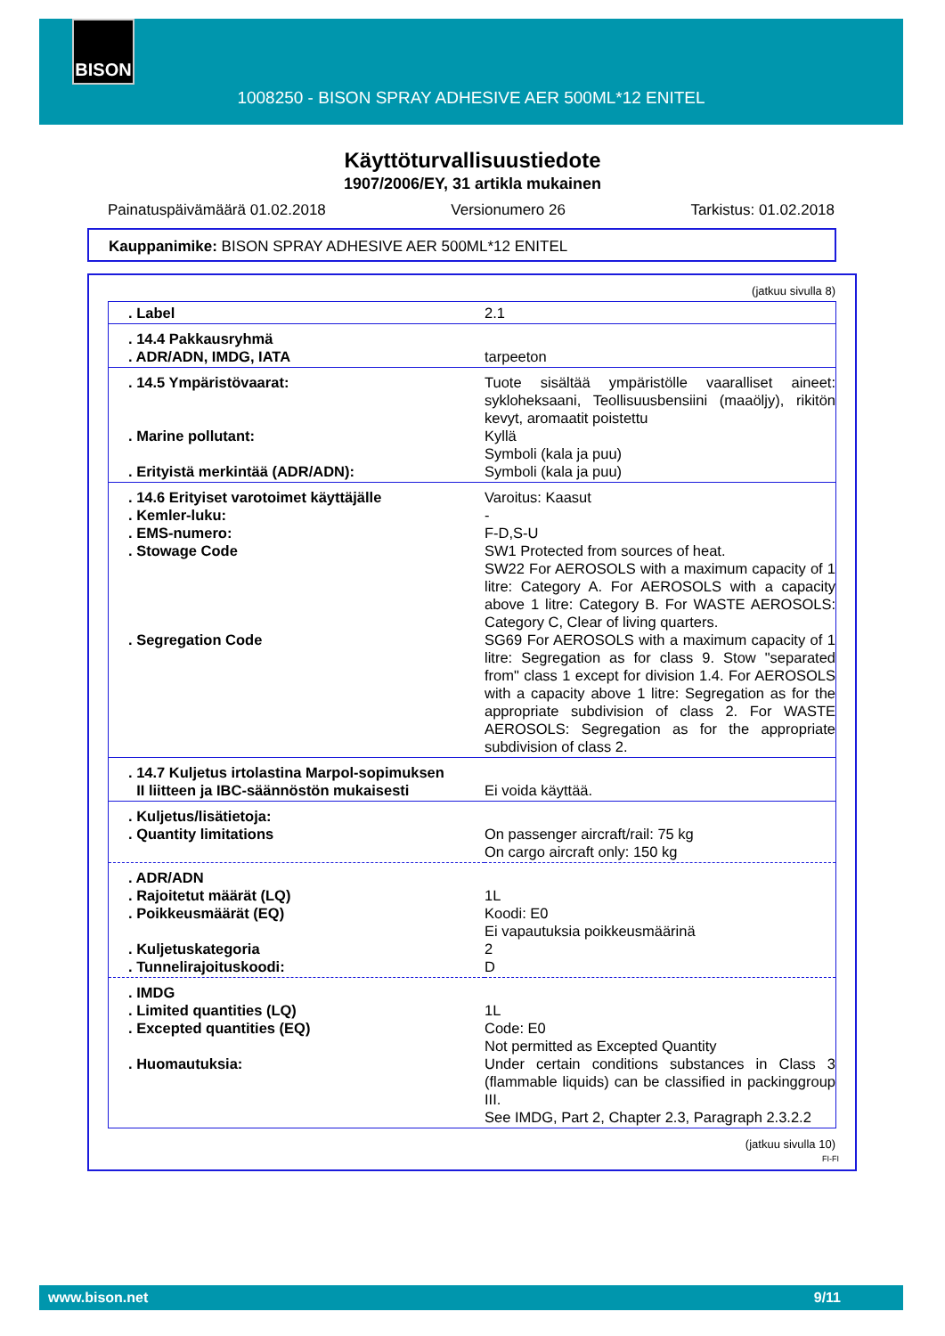BISON
1008250 - BISON SPRAY ADHESIVE AER 500ML*12 ENITEL
Käyttöturvallisuustiedote
1907/2006/EY, 31 artikla mukainen
Painatuspäivämäärä 01.02.2018 Versionumero 26 Tarkistus: 01.02.2018
Kauppanimike: BISON SPRAY ADHESIVE AER 500ML*12 ENITEL
(jatkuu sivulla 8)
| . Label | 2.1 |
| . 14.4 Pakkausryhmä . ADR/ADN, IMDG, IATA | tarpeeton |
| . 14.5 Ympäristövaarat: . Marine pollutant: . Erityistä merkintää (ADR/ADN): | Tuote sisältää ympäristölle vaaralliset aineet: sykloheksaani, Teollisuusbensiini (maaöljy), rikitön kevyt, aromaatit poistettu Kyllä Symboli (kala ja puu) Symboli (kala ja puu) |
| . 14.6 Erityiset varotoimet käyttäjälle . Kemler-luku: . EMS-numero: . Stowage Code . Segregation Code | Varoitus: Kaasut - F-D,S-U SW1 Protected from sources of heat. SW22 For AEROSOLS with a maximum capacity of 1 litre: Category A. For AEROSOLS with a capacity above 1 litre: Category B. For WASTE AEROSOLS: Category C, Clear of living quarters. SG69 For AEROSOLS with a maximum capacity of 1 litre: Segregation as for class 9. Stow "separated from" class 1 except for division 1.4. For AEROSOLS with a capacity above 1 litre: Segregation as for the appropriate subdivision of class 2. For WASTE AEROSOLS: Segregation as for the appropriate subdivision of class 2. |
| . 14.7 Kuljetus irtolastina Marpol-sopimuksen II liitteen ja IBC-säännöstön mukaisesti | Ei voida käyttää. |
| . Kuljetus/lisätietoja: . Quantity limitations | On passenger aircraft/rail: 75 kg On cargo aircraft only: 150 kg |
| . ADR/ADN . Rajoitetut määrät (LQ) . Poikkeusmäärät (EQ) . Kuljetuskategoria . Tunnelirajoituskoodi: | 1L Koodi: E0 Ei vapautuksia poikkeusmäärinä 2 D |
| . IMDG . Limited quantities (LQ) . Excepted quantities (EQ) . Huomautuksia: | 1L Code: E0 Not permitted as Excepted Quantity Under certain conditions substances in Class 3 (flammable liquids) can be classified in packinggroup III. See IMDG, Part 2, Chapter 2.3, Paragraph 2.3.2.2 |
(jatkuu sivulla 10)
FI-FI
www.bison.net 9/11